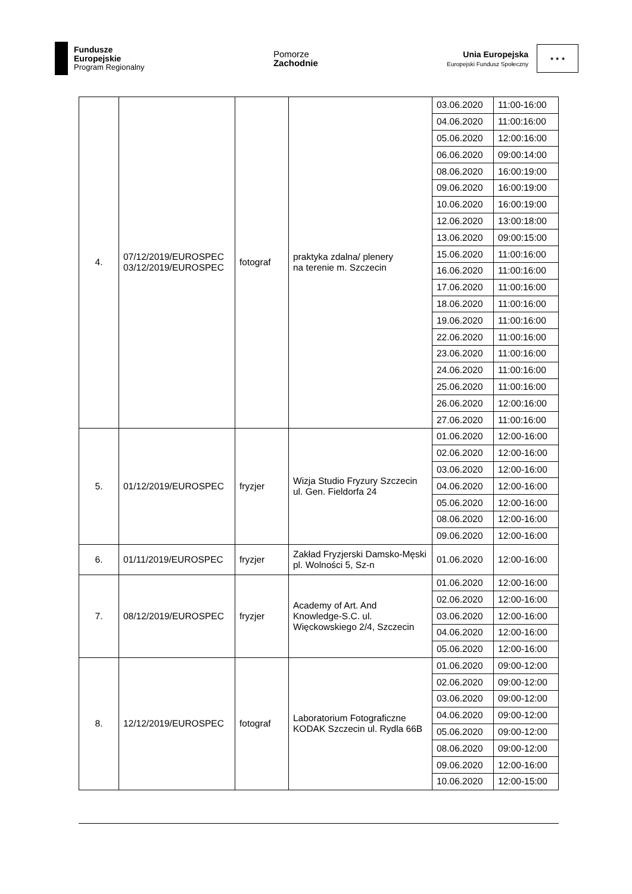Fundusze
Europejskie
Program Regionalny
Pomorze
Zachodnie
Unia Europejska
Europejski Fundusz Społeczny
★ ★ ★
| 4. | 07/12/2019/EUROSPEC 03/12/2019/EUROSPEC | fotograf | praktyka zdalna/ plenery na terenie m. Szczecin | 03.06.2020 | 11:00-16:00 |
| | | | | 04.06.2020 | 11:00:16:00 |
| | | | | 05.06.2020 | 12:00:16:00 |
| | | | | 06.06.2020 | 09:00:14:00 |
| | | | | 08.06.2020 | 16:00:19:00 |
| | | | | 09.06.2020 | 16:00:19:00 |
| | | | | 10.06.2020 | 16:00:19:00 |
| | | | | 12.06.2020 | 13:00:18:00 |
| | | | | 13.06.2020 | 09:00:15:00 |
| | | | | 15.06.2020 | 11:00:16:00 |
| | | | | 16.06.2020 | 11:00:16:00 |
| | | | | 17.06.2020 | 11:00:16:00 |
| | | | | 18.06.2020 | 11:00:16:00 |
| | | | | 19.06.2020 | 11:00:16:00 |
| | | | | 22.06.2020 | 11:00:16:00 |
| | | | | 23.06.2020 | 11:00:16:00 |
| | | | | 24.06.2020 | 11:00:16:00 |
| | | | | 25.06.2020 | 11:00:16:00 |
| | | | | 26.06.2020 | 12:00:16:00 |
| | | | | 27.06.2020 | 11:00:16:00 |
| 5. | 01/12/2019/EUROSPEC | fryzjer | Wizja Studio Fryzury Szczecin ul. Gen. Fieldorfa 24 | 01.06.2020 | 12:00-16:00 |
| | | | | 02.06.2020 | 12:00-16:00 |
| | | | | 03.06.2020 | 12:00-16:00 |
| | | | | 04.06.2020 | 12:00-16:00 |
| | | | | 05.06.2020 | 12:00-16:00 |
| | | | | 08.06.2020 | 12:00-16:00 |
| | | | | 09.06.2020 | 12:00-16:00 |
| 6. | 01/11/2019/EUROSPEC | fryzjer | Zakład Fryzjerski Damsko-Męski pl. Wolności 5, Sz-n | 01.06.2020 | 12:00-16:00 |
| 7. | 08/12/2019/EUROSPEC | fryzjer | Academy of Art. And Knowledge-S.C. ul. Więckowskiego 2/4, Szczecin | 01.06.2020 | 12:00-16:00 |
| | | | | 02.06.2020 | 12:00-16:00 |
| | | | | 03.06.2020 | 12:00-16:00 |
| | | | | 04.06.2020 | 12:00-16:00 |
| | | | | 05.06.2020 | 12:00-16:00 |
| 8. | 12/12/2019/EUROSPEC | fotograf | Laboratorium Fotograficzne KODAK Szczecin ul. Rydla 66B | 01.06.2020 | 09:00-12:00 |
| | | | | 02.06.2020 | 09:00-12:00 |
| | | | | 03.06.2020 | 09:00-12:00 |
| | | | | 04.06.2020 | 09:00-12:00 |
| | | | | 05.06.2020 | 09:00-12:00 |
| | | | | 08.06.2020 | 09:00-12:00 |
| | | | | 09.06.2020 | 12:00-16:00 |
| | | | | 10.06.2020 | 12:00-15:00 |